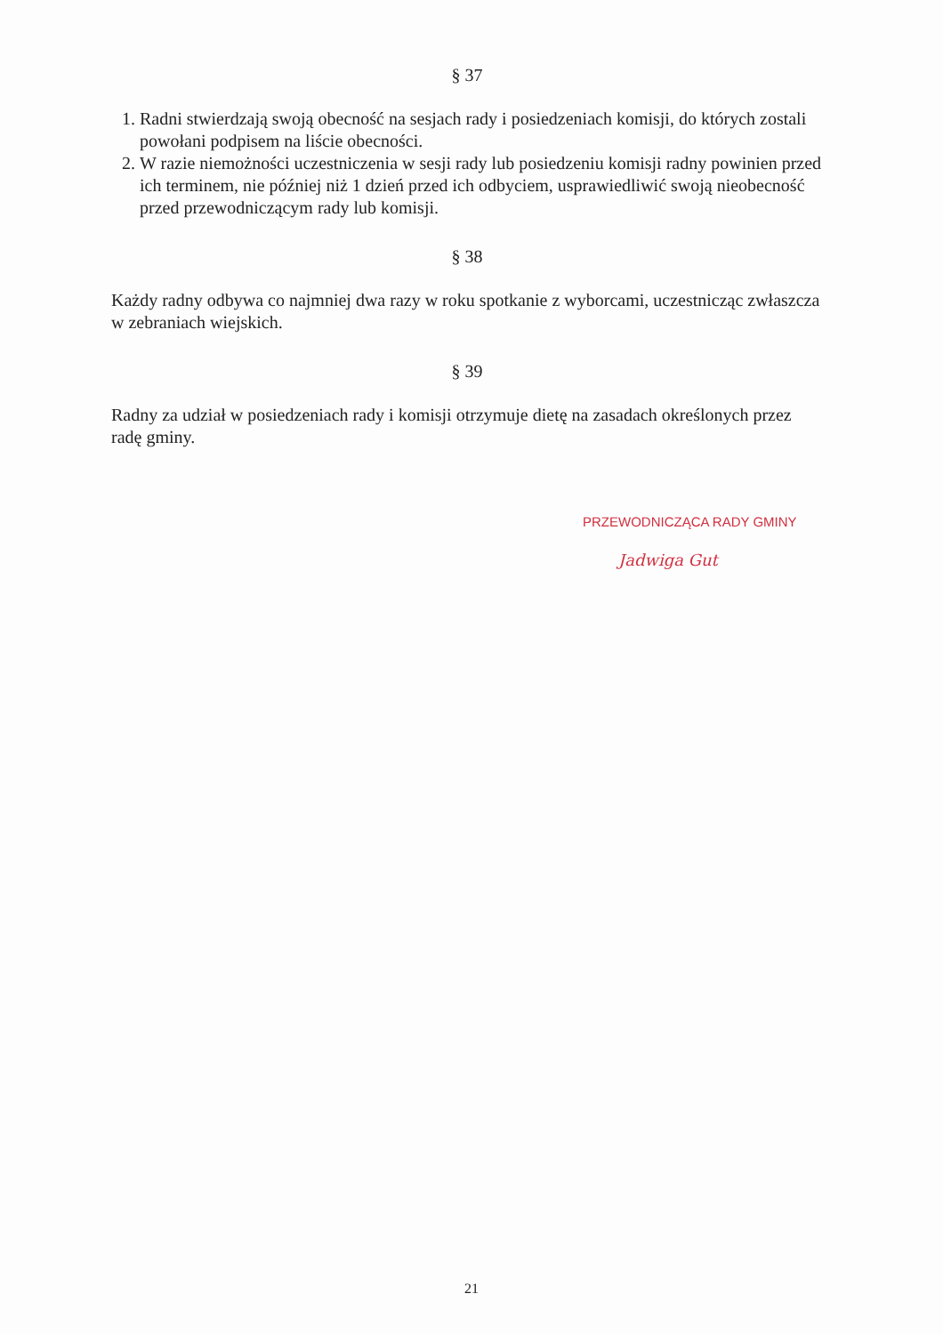§ 37
1. Radni stwierdzają swoją obecność na sesjach rady i posiedzeniach komisji, do których zostali powołani podpisem na liście obecności.
2. W razie niemożności uczestniczenia w sesji rady lub posiedzeniu komisji radny powinien przed ich terminem, nie później niż 1 dzień przed ich odbyciem, usprawiedliwić swoją nieobecność przed przewodniczącym rady lub komisji.
§ 38
Każdy radny odbywa co najmniej dwa razy w roku spotkanie z wyborcami, uczestnicząc zwłaszcza w zebraniach wiejskich.
§ 39
Radny za udział w posiedzeniach rady i komisji otrzymuje dietę na zasadach określonych przez radę gminy.
PRZEWODNICZĄCA RADY GMINY
Jadwiga Gut
21